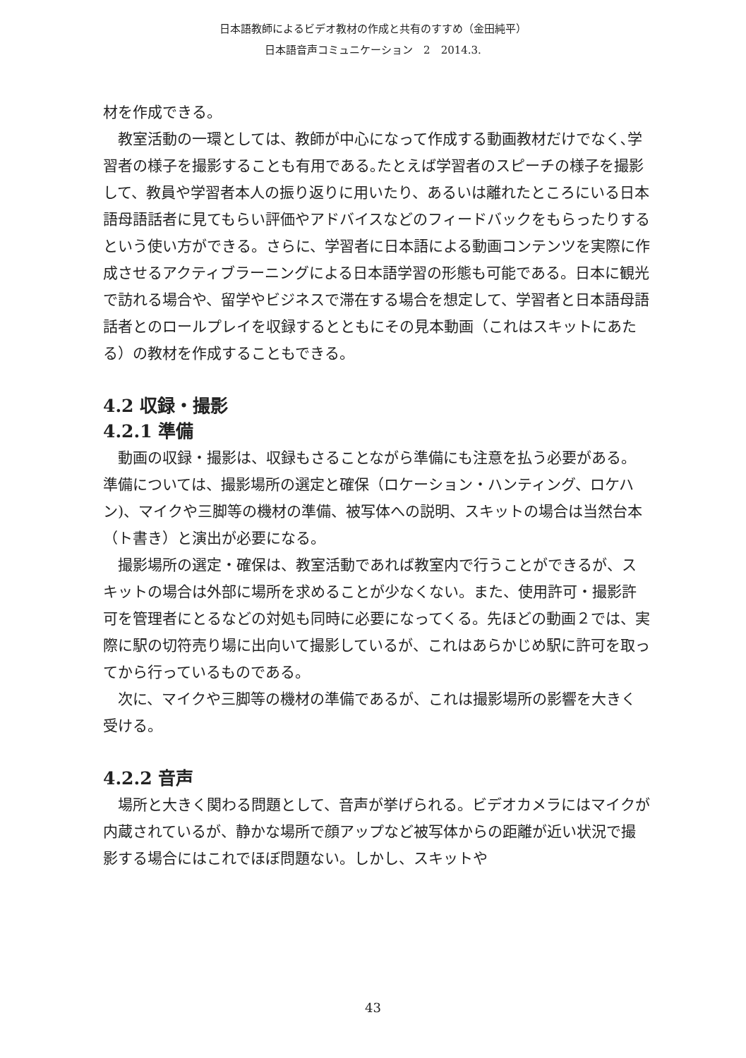日本語教師によるビデオ教材の作成と共有のすすめ（金田純平）
日本語音声コミュニケーション　2　2014.3.
材を作成できる。
教室活動の一環としては、教師が中心になって作成する動画教材だけでなく､学習者の様子を撮影することも有用である｡たとえば学習者のスピーチの様子を撮影して、教員や学習者本人の振り返りに用いたり、あるいは離れたところにいる日本語母語話者に見てもらい評価やアドバイスなどのフィードバックをもらったりするという使い方ができる。さらに、学習者に日本語による動画コンテンツを実際に作成させるアクティブラーニングによる日本語学習の形態も可能である。日本に観光で訪れる場合や、留学やビジネスで滞在する場合を想定して、学習者と日本語母語話者とのロールプレイを収録するとともにその見本動画（これはスキットにあたる）の教材を作成することもできる。
4.2 収録・撮影
4.2.1 準備
動画の収録・撮影は、収録もさることながら準備にも注意を払う必要がある。準備については、撮影場所の選定と確保（ロケーション・ハンティング、ロケハン)、マイクや三脚等の機材の準備、被写体への説明、スキットの場合は当然台本（ト書き）と演出が必要になる。
撮影場所の選定・確保は、教室活動であれば教室内で行うことができるが、スキットの場合は外部に場所を求めることが少なくない。また、使用許可・撮影許可を管理者にとるなどの対処も同時に必要になってくる。先ほどの動画２では、実際に駅の切符売り場に出向いて撮影しているが、これはあらかじめ駅に許可を取ってから行っているものである。
次に、マイクや三脚等の機材の準備であるが、これは撮影場所の影響を大きく受ける。
4.2.2 音声
場所と大きく関わる問題として、音声が挙げられる。ビデオカメラにはマイクが内蔵されているが、静かな場所で顔アップなど被写体からの距離が近い状況で撮影する場合にはこれでほぼ問題ない。しかし、スキットや
43